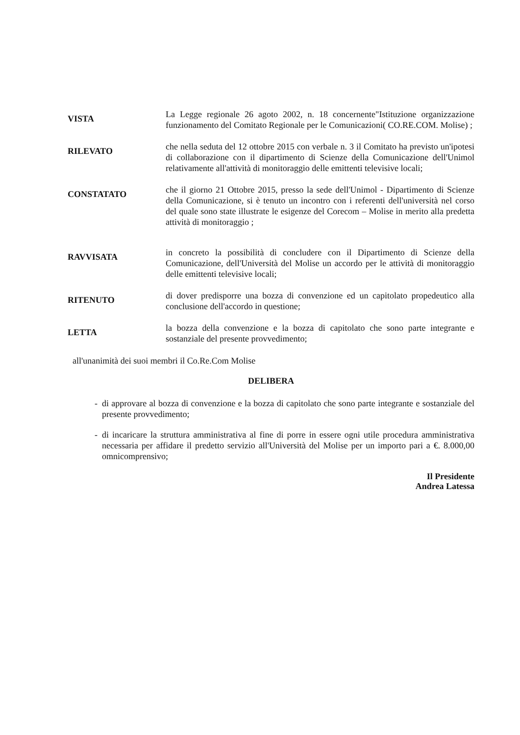VISTA
La Legge regionale 26 agoto 2002, n. 18 concernente"Istituzione organizzazione funzionamento del Comitato Regionale per le Comunicazioni( CO.RE.COM. Molise) ;
RILEVATO
che nella seduta del 12 ottobre 2015 con verbale n. 3 il Comitato ha previsto un'ipotesi di collaborazione con il dipartimento di Scienze della Comunicazione dell'Unimol relativamente all'attività di monitoraggio delle emittenti televisive locali;
CONSTATATO
che il giorno 21 Ottobre 2015, presso la sede dell'Unimol - Dipartimento di Scienze della Comunicazione, si è tenuto un incontro con i referenti dell'università nel corso del quale sono state illustrate le esigenze del Corecom – Molise in merito alla predetta attività di monitoraggio ;
RAVVISATA
in concreto la possibilità di concludere con il Dipartimento di Scienze della Comunicazione, dell'Università del Molise un accordo per le attività di monitoraggio delle emittenti televisive locali;
RITENUTO
di dover predisporre una bozza di convenzione ed un capitolato propedeutico alla conclusione dell'accordo in questione;
LETTA
la bozza della convenzione e la bozza di capitolato che sono parte integrante e sostanziale del presente provvedimento;
all'unanimità dei suoi membri il Co.Re.Com Molise
DELIBERA
di approvare al bozza di convenzione e la bozza di capitolato che sono parte integrante e sostanziale del presente provvedimento;
di incaricare la struttura amministrativa al fine di porre in essere ogni utile procedura amministrativa necessaria per affidare il predetto servizio all'Università del Molise per un importo pari a €. 8.000,00 omnicomprensivo;
Il Presidente
Andrea Latessa